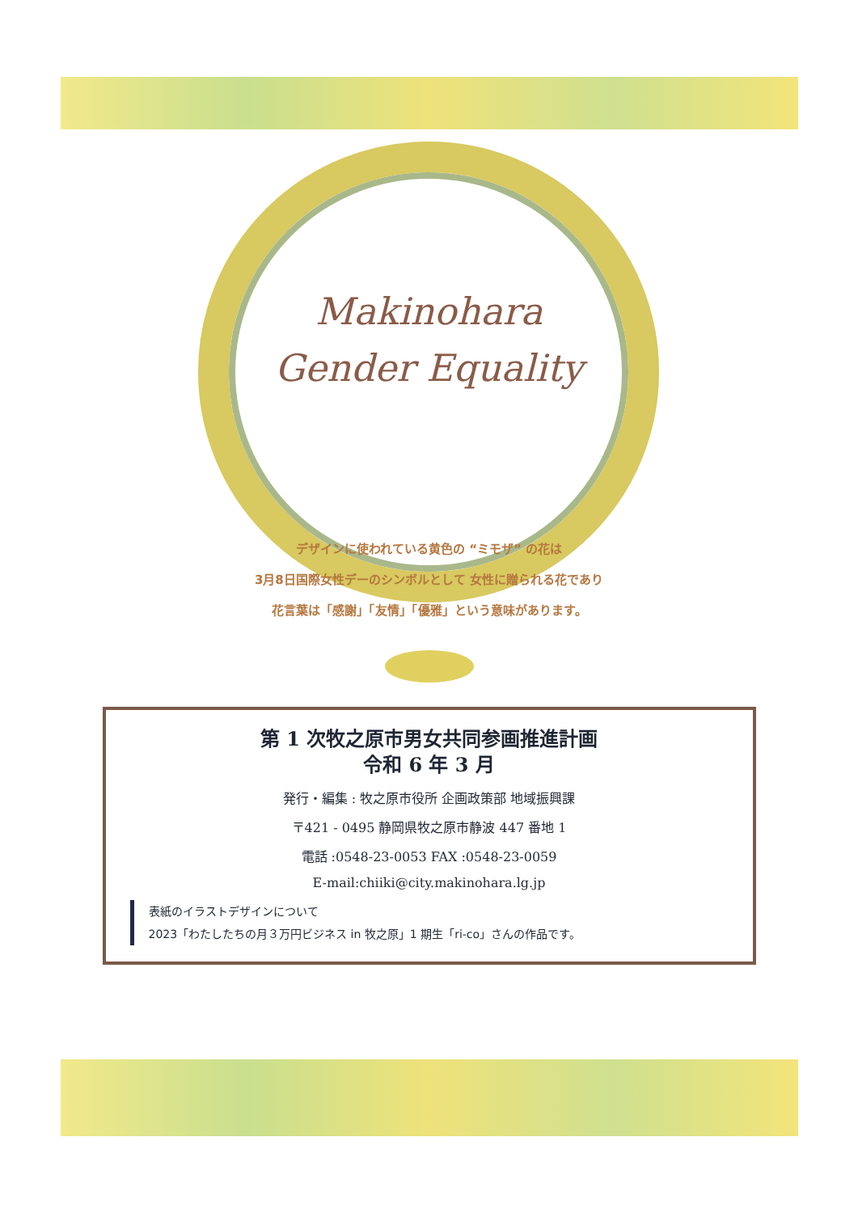Makinohara
Gender Equality
デザインに使われている黄色の “ミモザ” の花は
3月8日国際女性デーのシンボルとして 女性に贈られる花であり
花言葉は「感謝」「友情」「優雅」という意味があります。
第 1 次牧之原市男女共同参画推進計画
令和 6 年 3 月
発行・編集 : 牧之原市役所 企画政策部 地域振興課
〒421 - 0495 静岡県牧之原市静波 447 番地 1
電話 :0548-23-0053 FAX :0548-23-0059
E-mail:chiiki@city.makinohara.lg.jp
表紙のイラストデザインについて
2023「わたしたちの月３万円ビジネス in 牧之原」1 期生「ri-co」さんの作品です。